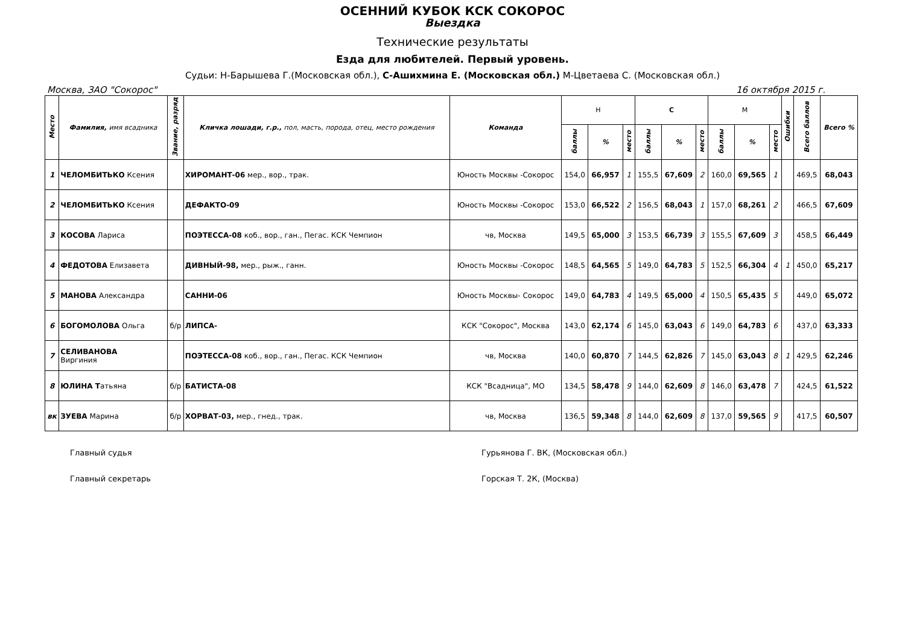ОСЕННИЙ КУБОК КСК СОКОРОС
Выездка
Технические результаты
Езда для любителей. Первый уровень.
Судьи: Н-Барышева Г.(Московская обл.), С-Ашихмина Е. (Московская обл.) М-Цветаева С. (Московская обл.)
Москва, ЗАО "Сокорос" 16 октября 2015 г.
| Место | Фамилия, имя всадника | Звание, разряд | Кличка лошади, г.р., пол, масть, порода, отец, место рождения | Команда | Н | | | С | | | М | | | Ошибки | Всего баллов | Всего % |
| --- | --- | --- | --- | --- | --- | --- | --- | --- | --- | --- | --- | --- | --- | --- | --- | --- |
| | | | | | баллы | % | место | баллы | % | место | баллы | % | место | | | |
| 1 | ЧЕЛОМБИТЬКО Ксения | | ХИРОМАНТ-06 мер., вор., трак. | Юность Москвы -Сокорос | 154,0 | 66,957 | 1 | 155,5 | 67,609 | 2 | 160,0 | 69,565 | 1 | | 469,5 | 68,043 |
| 2 | ЧЕЛОМБИТЬКО Ксения | | ДЕФАКТО-09 | Юность Москвы -Сокорос | 153,0 | 66,522 | 2 | 156,5 | 68,043 | 1 | 157,0 | 68,261 | 2 | | 466,5 | 67,609 |
| 3 | КОСОВА Лариса | | ПОЭТЕССА-08 коб., вор., ган., Пегас. КСК Чемпион | чв, Москва | 149,5 | 65,000 | 3 | 153,5 | 66,739 | 3 | 155,5 | 67,609 | 3 | | 458,5 | 66,449 |
| 4 | ФЕДОТОВА Елизавета | | ДИВНЫЙ-98, мер., рыж., ганн. | Юность Москвы -Сокорос | 148,5 | 64,565 | 5 | 149,0 | 64,783 | 5 | 152,5 | 66,304 | 4 | 1 | 450,0 | 65,217 |
| 5 | МАНОВА Александра | | САННИ-06 | Юность Москвы- Сокорос | 149,0 | 64,783 | 4 | 149,5 | 65,000 | 4 | 150,5 | 65,435 | 5 | | 449,0 | 65,072 |
| 6 | БОГОМОЛОВА Ольга | б/р | ЛИПСА- | КСК "Сокорос", Москва | 143,0 | 62,174 | 6 | 145,0 | 63,043 | 6 | 149,0 | 64,783 | 6 | | 437,0 | 63,333 |
| 7 | СЕЛИВАНОВА Виргиния | | ПОЭТЕССА-08 коб., вор., ган., Пегас. КСК Чемпион | чв, Москва | 140,0 | 60,870 | 7 | 144,5 | 62,826 | 7 | 145,0 | 63,043 | 8 | 1 | 429,5 | 62,246 |
| 8 | ЮЛИНА Т атьяна | б/р | БАТИСТА-08 | КСК "Всадница", МО | 134,5 | 58,478 | 9 | 144,0 | 62,609 | 8 | 146,0 | 63,478 | 7 | | 424,5 | 61,522 |
| вк | ЗУЕВА Марина | б/р | ХОРВАТ-03, мер., гнед., трак. | чв, Москва | 136,5 | 59,348 | 8 | 144,0 | 62,609 | 8 | 137,0 | 59,565 | 9 | | 417,5 | 60,507 |
Главный судья Гурьянова Г. ВК, (Московская обл.)
Главный секретарь Горская Т. 2К, (Москва)